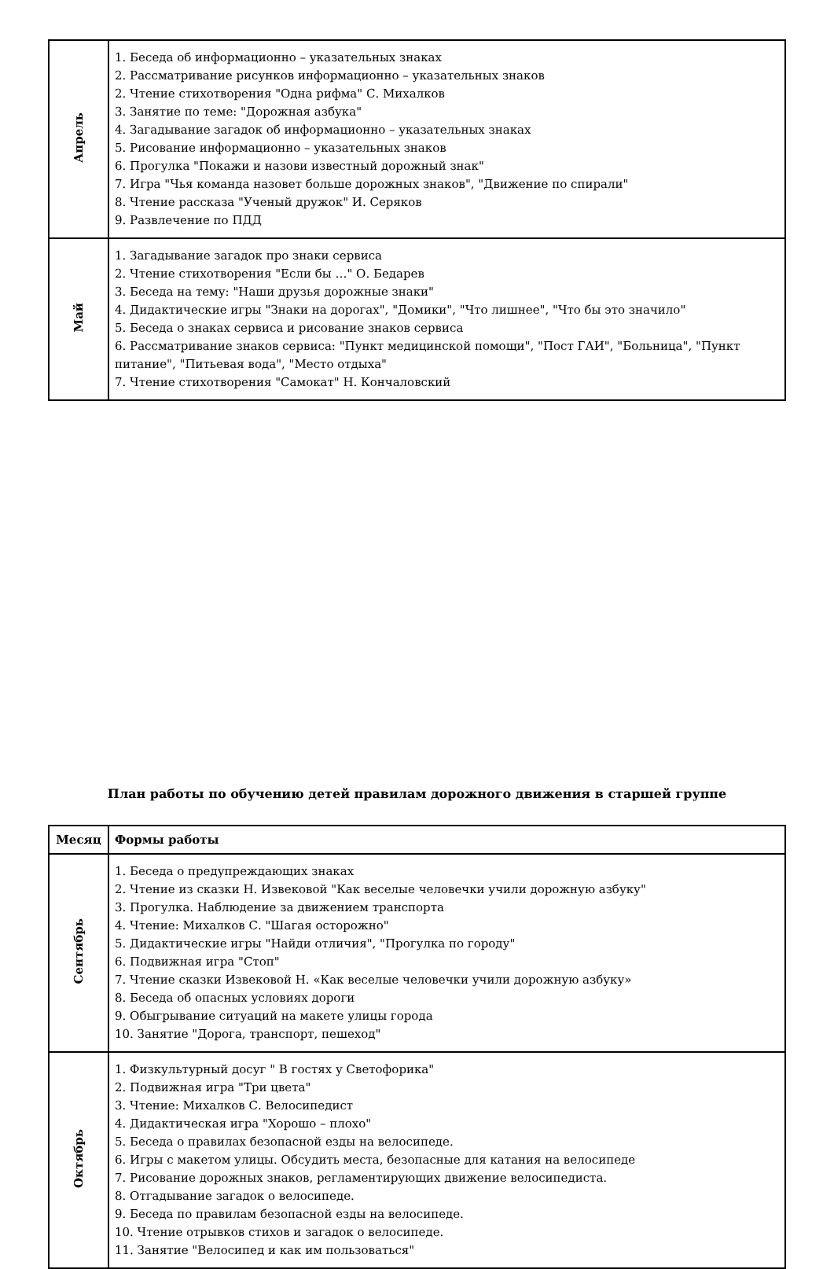| Апрель | 1. Беседа об информационно – указательных знаках 2. Рассматривание рисунков информационно – указательных знаков 2. Чтение стихотворения "Одна рифма" С. Михалков 3. Занятие по теме: "Дорожная азбука" 4. Загадывание загадок об информационно – указательных знаках 5. Рисование информационно – указательных знаков 6. Прогулка "Покажи и назови известный дорожный знак" 7. Игра "Чья команда назовет больше дорожных знаков", "Движение по спирали" 8. Чтение рассказа "Ученый дружок" И. Серяков 9. Развлечение по ПДД |
| Май | 1. Загадывание загадок про знаки сервиса 2. Чтение стихотворения "Если бы …" О. Бедарев 3. Беседа на тему: "Наши друзья дорожные знаки" 4. Дидактические игры "Знаки на дорогах", "Домики", "Что лишнее", "Что бы это значило" 5. Беседа о знаках сервиса и рисование знаков сервиса 6. Рассматривание знаков сервиса: "Пункт медицинской помощи", "Пост ГАИ", "Больница", "Пункт питание", "Питьевая вода", "Место отдыха" 7. Чтение стихотворения "Самокат" Н. Кончаловский |
План работы по обучению детей правилам дорожного движения в старшей группе
| Месяц | Формы работы |
| --- | --- |
| Сентябрь | 1. Беседа о предупреждающих знаках 2. Чтение из сказки Н. Извековой "Как веселые человечки учили дорожную азбуку" 3. Прогулка. Наблюдение за движением транспорта 4. Чтение: Михалков С. "Шагая осторожно" 5. Дидактические игры "Найди отличия", "Прогулка по городу" 6. Подвижная игра "Стоп" 7. Чтение сказки Извековой Н. «Как веселые человечки учили дорожную азбуку» 8. Беседа об опасных условиях дороги 9. Обыгрывание ситуаций на макете улицы города 10. Занятие "Дорога, транспорт, пешеход" |
| Октябрь | 1. Физкультурный досуг " В гостях у Светофорика" 2. Подвижная игра "Три цвета" 3. Чтение: Михалков С. Велосипедист 4. Дидактическая игра "Хорошо – плохо" 5. Беседа о правилах безопасной езды на велосипеде. 6. Игры с макетом улицы. Обсудить места, безопасные для катания на велосипеде 7. Рисование дорожных знаков, регламентирующих движение велосипедиста. 8. Отгадывание загадок о велосипеде. 9. Беседа по правилам безопасной езды на велосипеде. 10. Чтение отрывков стихов и загадок о велосипеде. 11. Занятие "Велосипед и как им пользоваться" |